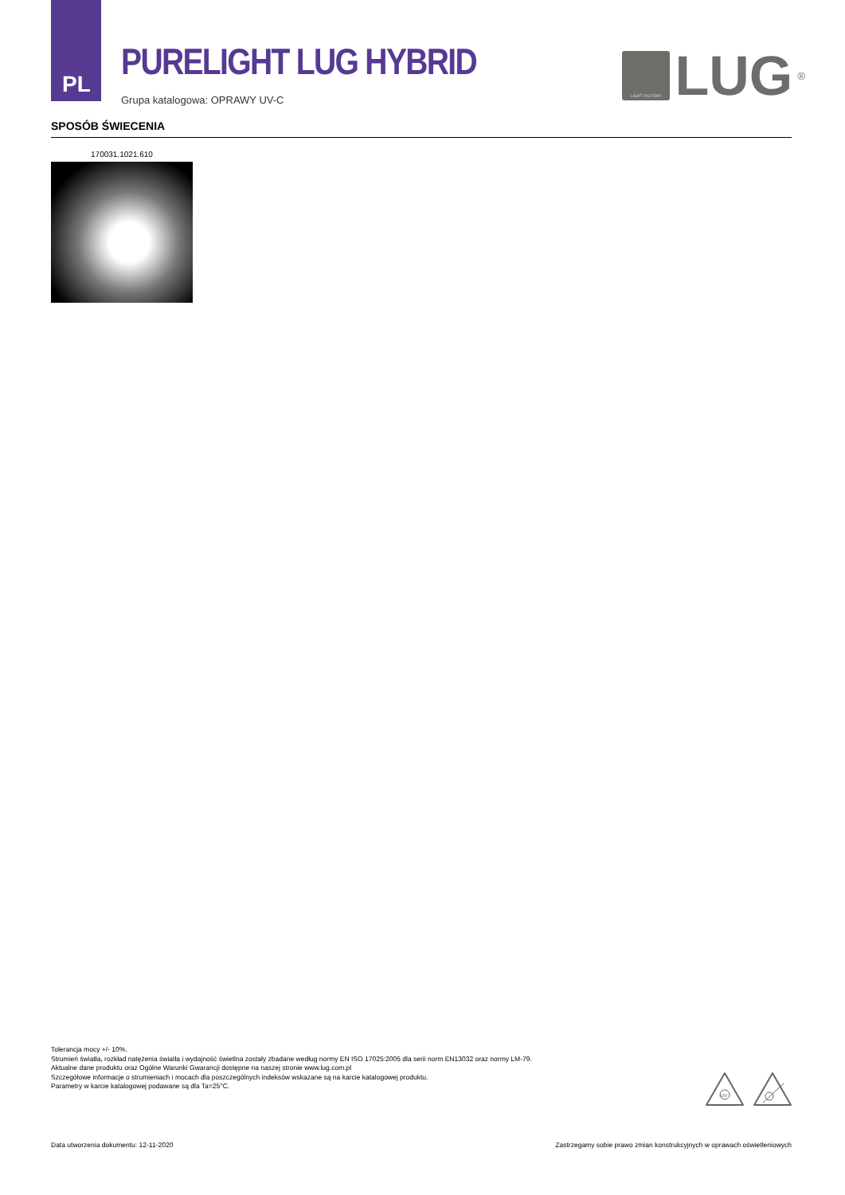PL
PURELIGHT LUG HYBRID
Grupa katalogowa: OPRAWY UV-C
LIGHT FACTORY
LUG
<sup>®</sup>
SPOSÓB ŚWIECENIA
170031.1021.610
Tolerancja mocy +/- 10%.
Strumień światła, rozkład natężenia światła i wydajność świetlna zostały zbadane według normy EN ISO 17025:2005 dla serii norm EN13032 oraz normy LM-79.
Aktualne dane produktu oraz Ogólne Warunki Gwarancji dostępne na naszej stronie www.lug.com.pl
Szczegółowe informacje o strumieniach i mocach dla poszczególnych indeksów wskazane są na karcie katalogowej produktu.
Parametry w karcie katalogowej podawane są dla Ta=25°C.
UV
Data utworzenia dokumentu: 12-11-2020 Zastrzegamy sobie prawo zmian konstrukcyjnych w oprawach oświetleniowych